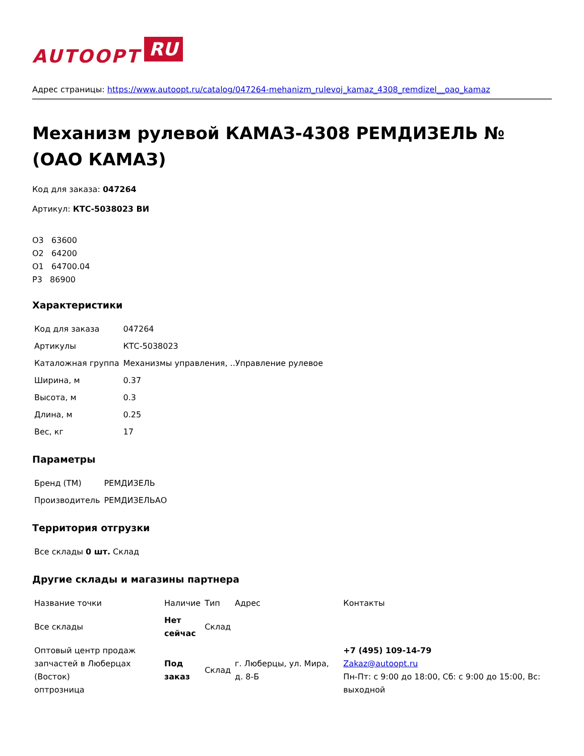AUTOOPT RU
Адрес страницы: https://www.autoopt.ru/catalog/047264-mehanizm_rulevoj_kamaz_4308_remdizel__oao_kamaz
Механизм рулевой КАМАЗ-4308 РЕМДИЗЕЛЬ № (ОАО КАМАЗ)
Код для заказа: 047264
Артикул: КТС-5038023 ВИ
О3 63600
О2 64200
О1 64700.04
Р3 86900
Характеристики
| Код для заказа | 047264 |
| Артикулы | КТС-5038023 |
| Каталожная группа | Механизмы управления, ..Управление рулевое |
| Ширина, м | 0.37 |
| Высота, м | 0.3 |
| Длина, м | 0.25 |
| Вес, кг | 17 |
Параметры
| Бренд (ТМ) | РЕМДИЗЕЛЬ |
| Производитель | РЕМДИЗЕЛЬАО |
Территория отгрузки
| Все склады 0 шт. Склад |
Другие склады и магазины партнера
| Название точки | Наличие | Тип | Адрес | Контакты |
| --- | --- | --- | --- | --- |
| Все склады | Нет сейчас | Склад | | |
| Оптовый центр продаж запчастей в Люберцах (Восток) оптрозница | Под заказ | Склад | г. Люберцы, ул. Мира, д. 8-Б | +7 (495) 109-14-79 Zakaz@autoopt.ru Пн-Пт: с 9:00 до 18:00, Сб: с 9:00 до 15:00, Вс: выходной |